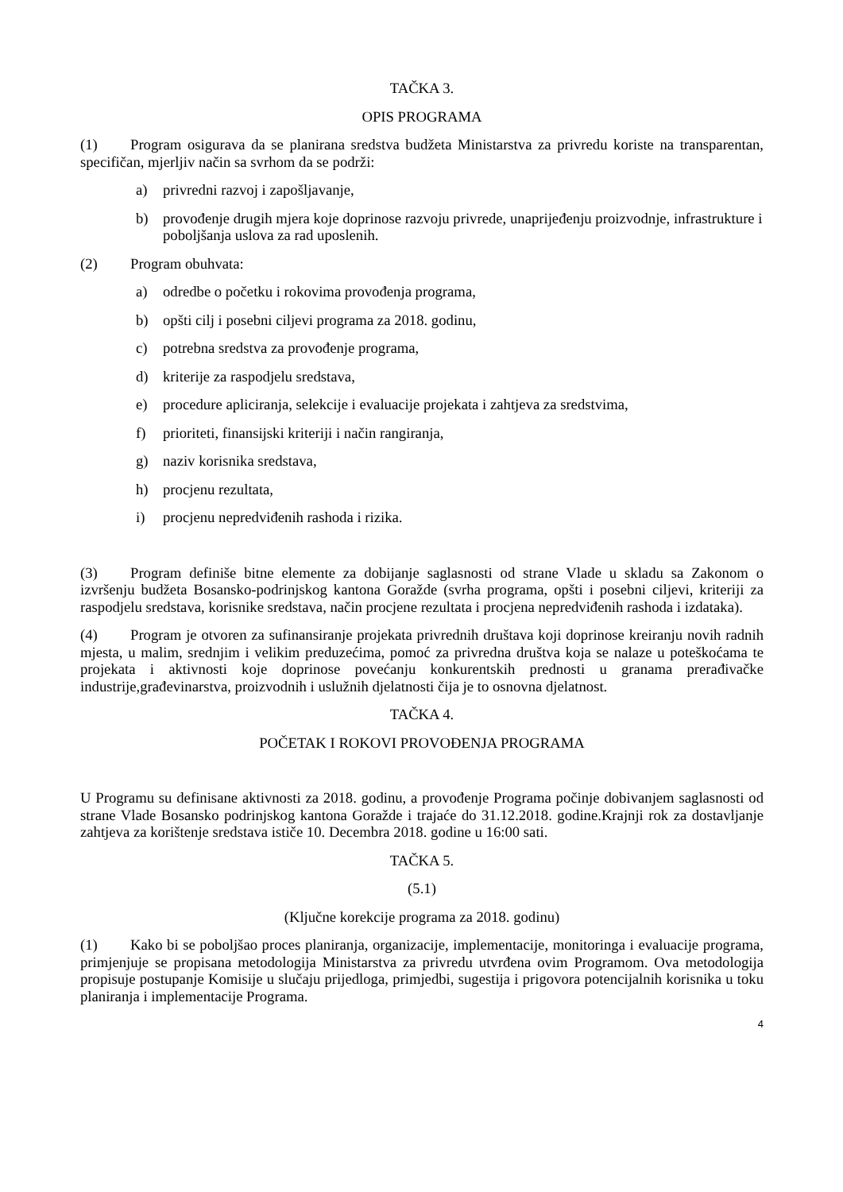TAČKA 3.
OPIS PROGRAMA
(1) Program osigurava da se planirana sredstva budžeta Ministarstva za privredu koriste na transparentan, specifičan, mjerljiv način sa svrhom da se podrži:
a) privredni razvoj i zapošljavanje,
b) provođenje drugih mjera koje doprinose razvoju privrede, unaprijeđenju proizvodnje, infrastrukture i poboljšanja uslova za rad uposlenih.
(2) Program obuhvata:
a) odredbe o početku i rokovima provođenja programa,
b) opšti cilj i posebni ciljevi programa za 2018. godinu,
c) potrebna sredstva za provođenje programa,
d) kriterije za raspodjelu sredstava,
e) procedure apliciranja, selekcije i evaluacije projekata i zahtjeva za sredstvima,
f) prioriteti, finansijski kriteriji i način rangiranja,
g) naziv korisnika sredstava,
h) procjenu rezultata,
i) procjenu nepredviđenih rashoda i rizika.
(3) Program definiše bitne elemente za dobijanje saglasnosti od strane Vlade u skladu sa Zakonom o izvršenju budžeta Bosansko-podrinjskog kantona Goražde (svrha programa, opšti i posebni ciljevi, kriteriji za raspodjelu sredstava, korisnike sredstava, način procjene rezultata i procjena nepredviđenih rashoda i izdataka).
(4) Program je otvoren za sufinansiranje projekata privrednih društava koji doprinose kreiranju novih radnih mjesta, u malim, srednjim i velikim preduzećima, pomoć za privredna društva koja se nalaze u poteškoćama te projekata i aktivnosti koje doprinose povećanju konkurentskih prednosti u granama prerađivačke industrije,građevinarstva, proizvodnih i uslužnih djelatnosti čija je to osnovna djelatnost.
TAČKA 4.
POČETAK I ROKOVI PROVOĐENJA PROGRAMA
U Programu su definisane aktivnosti za 2018. godinu, a provođenje Programa počinje dobivanjem saglasnosti od strane Vlade Bosansko podrinjskog kantona Goražde i trajaće do 31.12.2018. godine.Krajnji rok za dostavljanje zahtjeva za korištenje sredstava ističe 10. Decembra 2018. godine u 16:00 sati.
TAČKA 5.
(5.1)
(Ključne korekcije programa za 2018. godinu)
(1) Kako bi se poboljšao proces planiranja, organizacije, implementacije, monitoringa i evaluacije programa, primjenjuje se propisana metodologija Ministarstva za privredu utvrđena ovim Programom. Ova metodologija propisuje postupanje Komisije u slučaju prijedloga, primjedbi, sugestija i prigovora potencijalnih korisnika u toku planiranja i implementacije Programa.
4